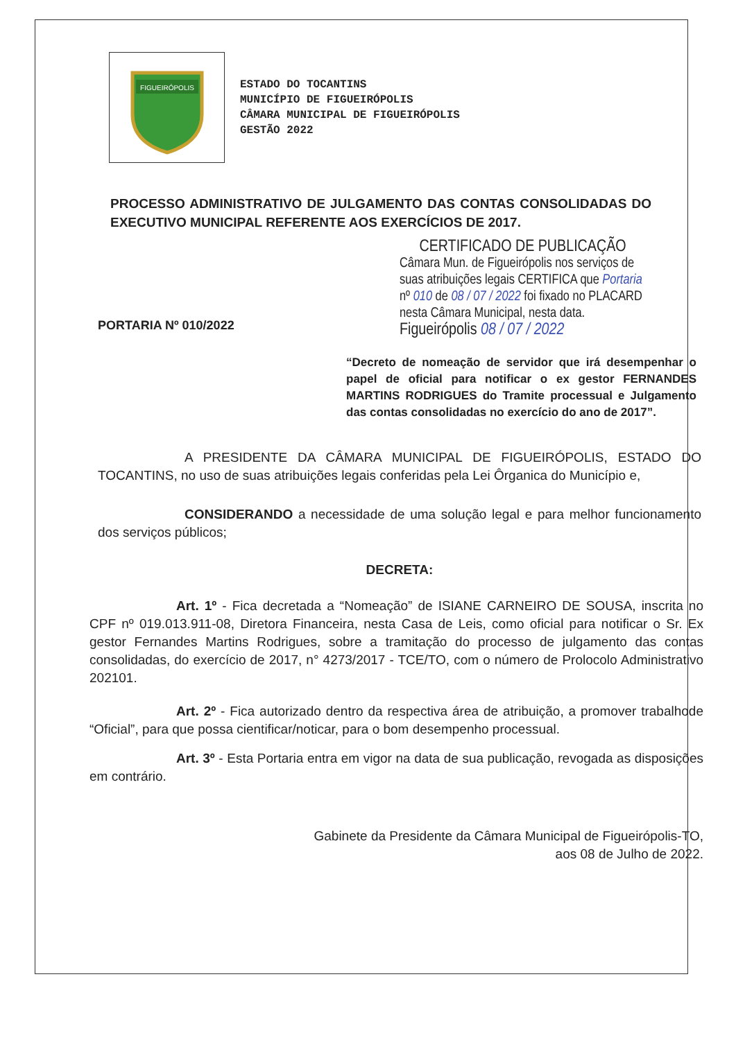FIGUEIRÓPOLIS
ESTADO DO TOCANTINS
MUNICÍPIO DE FIGUEIRÓPOLIS
CÂMARA MUNICIPAL DE FIGUEIRÓPOLIS
GESTÃO 2022
PROCESSO ADMINISTRATIVO DE JULGAMENTO DAS CONTAS CONSOLIDADAS DO EXECUTIVO MUNICIPAL REFERENTE AOS EXERCÍCIOS DE 2017.
PORTARIA Nº 010/2022
CERTIFICADO DE PUBLICAÇÃO
Câmara Mun. de Figueirópolis nos serviços de suas atribuições legais CERTIFICA que Portaria nº 010 de 08 / 07 / 2022 foi fixado no PLACARD nesta Câmara Municipal, nesta data.
Figueirópolis 08 / 07 / 2022
“Decreto de nomeação de servidor que irá desempenhar o papel de oficial para notificar o ex gestor FERNANDES MARTINS RODRIGUES do Tramite processual e Julgamento das contas consolidadas no exercício do ano de 2017”.
A PRESIDENTE DA CÂMARA MUNICIPAL DE FIGUEIRÓPOLIS, ESTADO DO TOCANTINS, no uso de suas atribuições legais conferidas pela Lei Ôrganica do Município e,
CONSIDERANDO a necessidade de uma solução legal e para melhor funcionamento dos serviços públicos;
DECRETA:
Art. 1º - Fica decretada a “Nomeação” de ISIANE CARNEIRO DE SOUSA, inscrita no CPF nº 019.013.911-08, Diretora Financeira, nesta Casa de Leis, como oficial para notificar o Sr. Ex gestor Fernandes Martins Rodrigues, sobre a tramitação do processo de julgamento das contas consolidadas, do exercício de 2017, n° 4273/2017 - TCE/TO, com o número de Prolocolo Administrativo 202101.
Art. 2º - Fica autorizado dentro da respectiva área de atribuição, a promover trabalhode “Oficial”, para que possa cientificar/noticar, para o bom desempenho processual.
Art. 3º - Esta Portaria entra em vigor na data de sua publicação, revogada as disposições em contrário.
Gabinete da Presidente da Câmara Municipal de Figueirópolis-TO,
aos 08 de Julho de 2022.